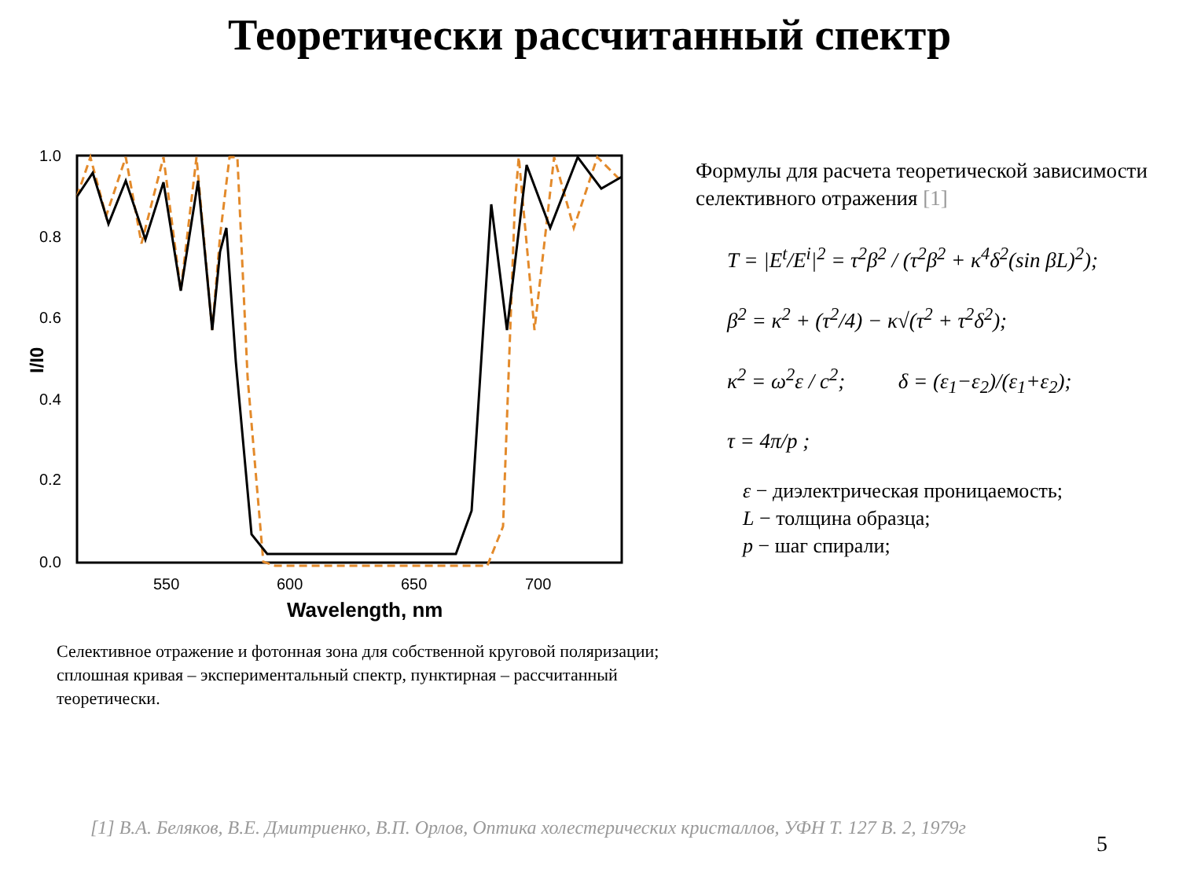Теоретически рассчитанный спектр
1.0
0.8
0.6
0.4
0.2
0.0
550
600
650
700
Wavelength, nm
I/I0
Селективное отражение и фотонная зона для собственной круговой поляризации; сплошная кривая – экспериментальный спектр, пунктирная – рассчитанный теоретически.
Формулы для расчета теоретической зависимости селективного отражения [1]
T = |E<sup>t</sup>/E<sup>i</sup>|<sup>2</sup> = τ<sup>2</sup>β<sup>2</sup> / (τ<sup>2</sup>β<sup>2</sup> + κ<sup>4</sup>δ<sup>2</sup>(sin βL)<sup>2</sup>);
β<sup>2</sup> = κ<sup>2</sup> + (τ<sup>2</sup>/4) − κ√(τ<sup>2</sup> + τ<sup>2</sup>δ<sup>2</sup>);
κ<sup>2</sup> = ω<sup>2</sup>ε / c<sup>2</sup>; δ = (ε<sub>1</sub>−ε<sub>2</sub>)/(ε<sub>1</sub>+ε<sub>2</sub>);
τ = 4π/p ;
ε − диэлектрическая проницаемость;
L − толщина образца;
p − шаг спирали;
[1] В.А. Беляков, В.Е. Дмитриенко, В.П. Орлов, Оптика холестерических кристаллов, УФН Т. 127 В. 2, 1979г
5